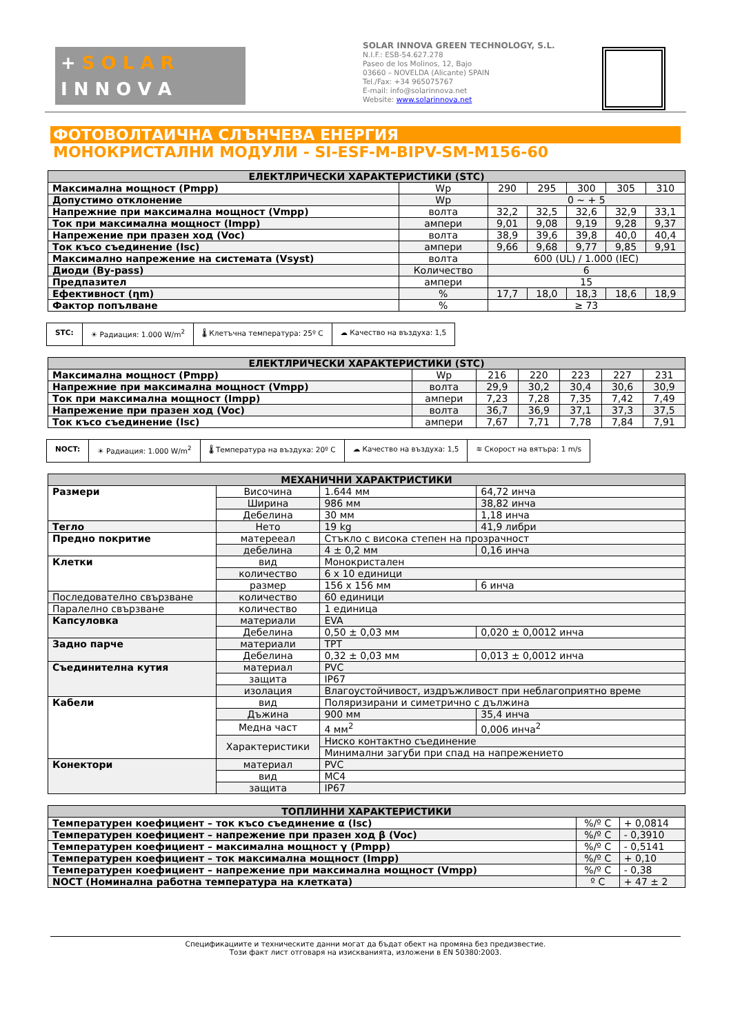+ S O L A R
I N N O V A
SOLAR INNOVA GREEN TECHNOLOGY, S.L.
N.I.F.: ESB-54.627.278
Paseo de los Molinos, 12, Bajo
03660 – NOVELDA (Alicante) SPAIN
Tel./Fax: +34 965075767
E-mail: info@solarinnova.net
Website: www.solarinnova.net
ФОТОВОЛТАИЧНА СЛЪНЧЕВА ЕНЕРГИЯ
МОНОКРИСТАЛНИ МОДУЛИ - SI-ESF-M-BIPV-SM-M156-60
| ЕЛЕКТЛРИЧЕСКИ ХАРАКТЕРИСТИКИ (STC) | | | | | | |
| --- | --- | --- | --- | --- | --- | --- |
| Максимална мощност (Pmpp) | Wp | 290 | 295 | 300 | 305 | 310 |
| Допустимо отклонение | Wp | 0 ~ + 5 | | | | |
| Напрежние при максимална мощност (Vmpp) | волта | 32,2 | 32,5 | 32,6 | 32,9 | 33,1 |
| Ток при максимална мощност (Impp) | ампери | 9,01 | 9,08 | 9,19 | 9,28 | 9,37 |
| Напрежение при празен ход (Voc) | волта | 38,9 | 39,6 | 39,8 | 40,0 | 40,4 |
| Ток късо съединение (Isc) | ампери | 9,66 | 9,68 | 9,77 | 9,85 | 9,91 |
| Максимално напрежение на системата (Vsyst) | волта | 600 (UL) / 1.000 (IEC) | | | | |
| Диоди (By-pass) | Количество | 6 | | | | |
| Предпазител | ампери | 15 | | | | |
| Ефективност (ηm) | % | 17,7 | 18,0 | 18,3 | 18,6 | 18,9 |
| Фактор попълване | % | ≥ 73 | | | | |
STC: ☀ Радиация: 1.000 W/m<sup>2</sup> 🌡 Клетъчна температура: 25º C ☁ Качество на въздуха: 1,5
| ЕЛЕКТЛРИЧЕСКИ ХАРАКТЕРИСТИКИ (STC) | | | | | | |
| --- | --- | --- | --- | --- | --- | --- |
| Максимална мощност (Pmpp) | Wp | 216 | 220 | 223 | 227 | 231 |
| Напрежние при максимална мощност (Vmpp) | волта | 29,9 | 30,2 | 30,4 | 30,6 | 30,9 |
| Ток при максимална мощност (Impp) | ампери | 7,23 | 7,28 | 7,35 | 7,42 | 7,49 |
| Напрежение при празен ход (Voc) | волта | 36,7 | 36,9 | 37,1 | 37,3 | 37,5 |
| Ток късо съединение (Isc) | ампери | 7,67 | 7,71 | 7,78 | 7,84 | 7,91 |
NOCT: ☀ Радиация: 1.000 W/m<sup>2</sup> 🌡 Температура на въздуха: 20º C ☁ Качество на въздуха: 1,5 ≋ Скорост на вятъра: 1 m/s
| МЕХАНИЧНИ ХАРАКТРИСТИКИ | | | |
| --- | --- | --- | --- |
| Размери | Височина | 1.644 мм | 64,72 инча |
| | Ширина | 986 мм | 38,82 инча |
| | Дебелина | 30 мм | 1,18 инча |
| Тегло | Нето | 19 kg | 41,9 либри |
| Предно покритие | матерееал | Стъкло с висока степен на прозрачност | |
| | дебелина | 4 ± 0,2 мм | 0,16 инча |
| Клетки | вид | Монокристален | |
| | количество | 6 x 10 единици | |
| | размер | 156 x 156 мм | 6 инча |
| Последователно свързване | количество | 60 единици | |
| Паралелно свързване | количество | 1 единица | |
| Капсуловка | материали | EVA | |
| | Дебелина | 0,50 ± 0,03 мм | 0,020 ± 0,0012 инча |
| Задно парче | материали | TPT | |
| | Дебелина | 0,32 ± 0,03 мм | 0,013 ± 0,0012 инча |
| Съединителна кутия | материал | PVC | |
| | защита | IP67 | |
| | изолация | Влагоустойчивост, издръжливост при неблагоприятно време | |
| Кабели | вид | Поляризирани и симетрично с дължина | |
| | Дъжина | 900 мм | 35,4 инча |
| | Медна част | 4 мм<sup>2</sup> | 0,006 инча<sup>2</sup> |
| | Характеристики | Ниско контактно съединение | |
| | | Минимални загуби при спад на напрежението | |
| Конектори | материал | PVC | |
| | вид | MC4 | |
| | защита | IP67 | |
| ТОПЛИННИ ХАРАКТЕРИСТИКИ | | |
| --- | --- | --- |
| Температурен коефициент – ток късо съединение α (Isc) | %/º C | + 0,0814 |
| Температурен коефициент – напрежение при празен ход β (Voc) | %/º C | - 0,3910 |
| Температурен коефициент – максимална мощност γ (Pmpp) | %/º C | - 0,5141 |
| Температурен коефициент – ток максимална мощност (Impp) | %/º C | + 0,10 |
| Температурен коефициент – напрежение при максимална мощност (Vmpp) | %/º C | - 0,38 |
| NOCT (Номинална работна температура на клетката) | º C | + 47 ± 2 |
Спецификациите и техническите данни могат да бъдат обект на промяна без предизвестие.
Този факт лист отговаря на изискванията, изложени в EN 50380:2003.